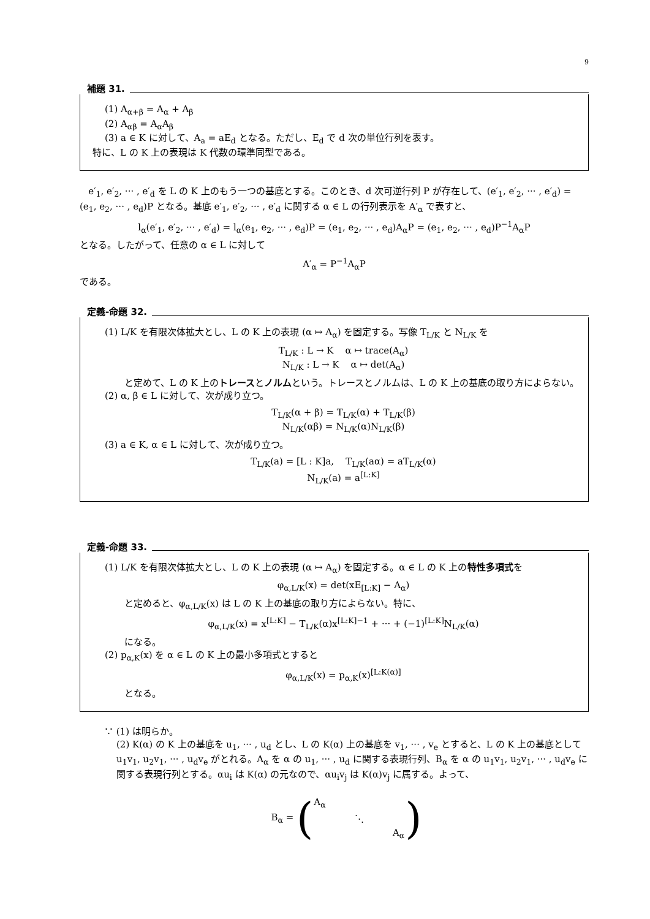9
補題 31.
(1) A<sub>α+β</sub> = A<sub>α</sub> + A<sub>β</sub>
(2) A<sub>αβ</sub> = A<sub>α</sub>A<sub>β</sub>
(3) a ∈ K に対して、A<sub>a</sub> = aE<sub>d</sub> となる。ただし、E<sub>d</sub> で d 次の単位行列を表す。
特に、L の K 上の表現は K 代数の環準同型である。
e′<sub>1</sub>, e′<sub>2</sub>, ··· , e′<sub>d</sub> を L の K 上のもう一つの基底とする。このとき、d 次可逆行列 P が存在して、(e′<sub>1</sub>, e′<sub>2</sub>, ··· , e′<sub>d</sub>) = (e<sub>1</sub>, e<sub>2</sub>, ··· , e<sub>d</sub>)P となる。基底 e′<sub>1</sub>, e′<sub>2</sub>, ··· , e′<sub>d</sub> に関する α ∈ L の行列表示を A′<sub>α</sub> で表すと、
l<sub>α</sub>(e′<sub>1</sub>, e′<sub>2</sub>, ··· , e′<sub>d</sub>) = l<sub>α</sub>(e<sub>1</sub>, e<sub>2</sub>, ··· , e<sub>d</sub>)P = (e<sub>1</sub>, e<sub>2</sub>, ··· , e<sub>d</sub>)A<sub>α</sub>P = (e<sub>1</sub>, e<sub>2</sub>, ··· , e<sub>d</sub>)P<sup>−1</sup>A<sub>α</sub>P
となる。したがって、任意の α ∈ L に対して
A′<sub>α</sub> = P<sup>−1</sup>A<sub>α</sub>P
である。
定義-命題 32.
(1) L/K を有限次体拡大とし、L の K 上の表現 (α ↦ A<sub>α</sub>) を固定する。写像 T<sub>L/K</sub> と N<sub>L/K</sub> を
T<sub>L/K</sub> : L → K α ↦ trace(A<sub>α</sub>)
N<sub>L/K</sub> : L → K α ↦ det(A<sub>α</sub>)
と定めて、L の K 上のトレースとノルムという。トレースとノルムは、L の K 上の基底の取り方によらない。
(2) α, β ∈ L に対して、次が成り立つ。
T<sub>L/K</sub>(α + β) = T<sub>L/K</sub>(α) + T<sub>L/K</sub>(β)
N<sub>L/K</sub>(αβ) = N<sub>L/K</sub>(α)N<sub>L/K</sub>(β)
(3) a ∈ K, α ∈ L に対して、次が成り立つ。
T<sub>L/K</sub>(a) = [L : K]a, T<sub>L/K</sub>(aα) = aT<sub>L/K</sub>(α)
N<sub>L/K</sub>(a) = a<sup>[L:K]</sup>
定義-命題 33.
(1) L/K を有限次体拡大とし、L の K 上の表現 (α ↦ A<sub>α</sub>) を固定する。α ∈ L の K 上の特性多項式を
φ<sub>α,L/K</sub>(x) = det(xE<sub>[L:K]</sub> − A<sub>α</sub>)
と定めると、φ<sub>α,L/K</sub>(x) は L の K 上の基底の取り方によらない。特に、
φ<sub>α,L/K</sub>(x) = x<sup>[L:K]</sup> − T<sub>L/K</sub>(α)x<sup>[L:K]−1</sup> + ··· + (−1)<sup>[L:K]</sup>N<sub>L/K</sub>(α)
になる。
(2) p<sub>α,K</sub>(x) を α ∈ L の K 上の最小多項式とすると
φ<sub>α,L/K</sub>(x) = p<sub>α,K</sub>(x)<sup>[L:K(α)]</sup>
となる。
∵ (1) は明らか。
(2) K(α) の K 上の基底を u<sub>1</sub>, ··· , u<sub>d</sub> とし、L の K(α) 上の基底を v<sub>1</sub>, ··· , v<sub>e</sub> とすると、L の K 上の基底として u<sub>1</sub>v<sub>1</sub>, u<sub>2</sub>v<sub>1</sub>, ··· , u<sub>d</sub>v<sub>e</sub> がとれる。A<sub>α</sub> を α の u<sub>1</sub>, ··· , u<sub>d</sub> に関する表現行列、B<sub>α</sub> を α の u<sub>1</sub>v<sub>1</sub>, u<sub>2</sub>v<sub>1</sub>, ··· , u<sub>d</sub>v<sub>e</sub> に関する表現行列とする。αu<sub>i</sub> は K(α) の元なので、αu<sub>i</sub>v<sub>j</sub> は K(α)v<sub>j</sub> に属する。よって、
B<sub>α</sub> = (
| A<sub>α</sub> | | |
| | ⋱ | |
| | | A<sub>α</sub> |
)